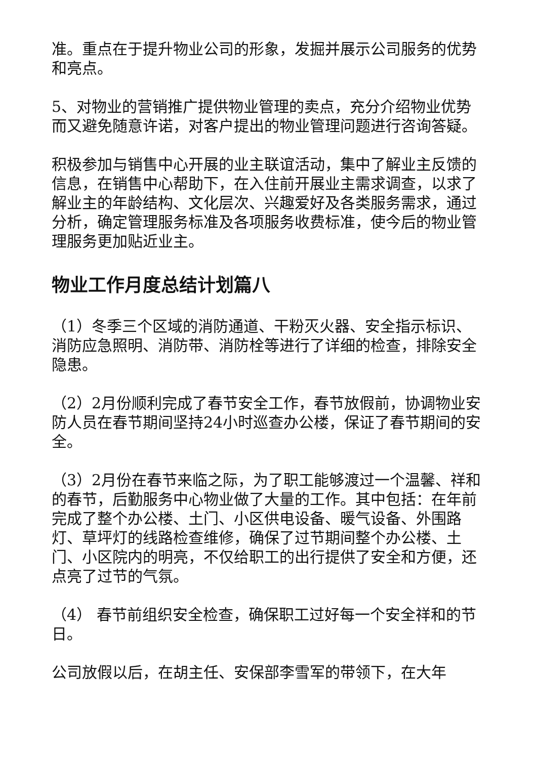准。重点在于提升物业公司的形象，发掘并展示公司服务的优势和亮点。
5、对物业的营销推广提供物业管理的卖点，充分介绍物业优势而又避免随意许诺，对客户提出的物业管理问题进行咨询答疑。
积极参加与销售中心开展的业主联谊活动，集中了解业主反馈的信息，在销售中心帮助下，在入住前开展业主需求调查，以求了解业主的年龄结构、文化层次、兴趣爱好及各类服务需求，通过分析，确定管理服务标准及各项服务收费标准，使今后的物业管理服务更加贴近业主。
物业工作月度总结计划篇八
（1）冬季三个区域的消防通道、干粉灭火器、安全指示标识、消防应急照明、消防带、消防栓等进行了详细的检查，排除安全隐患。
（2）2月份顺利完成了春节安全工作，春节放假前，协调物业安防人员在春节期间坚持24小时巡查办公楼，保证了春节期间的安全。
（3）2月份在春节来临之际，为了职工能够渡过一个温馨、祥和的春节，后勤服务中心物业做了大量的工作。其中包括：在年前完成了整个办公楼、土门、小区供电设备、暖气设备、外围路灯、草坪灯的线路检查维修，确保了过节期间整个办公楼、土门、小区院内的明亮，不仅给职工的出行提供了安全和方便，还点亮了过节的气氛。
（4） 春节前组织安全检查，确保职工过好每一个安全祥和的节日。
公司放假以后，在胡主任、安保部李雪军的带领下，在大年